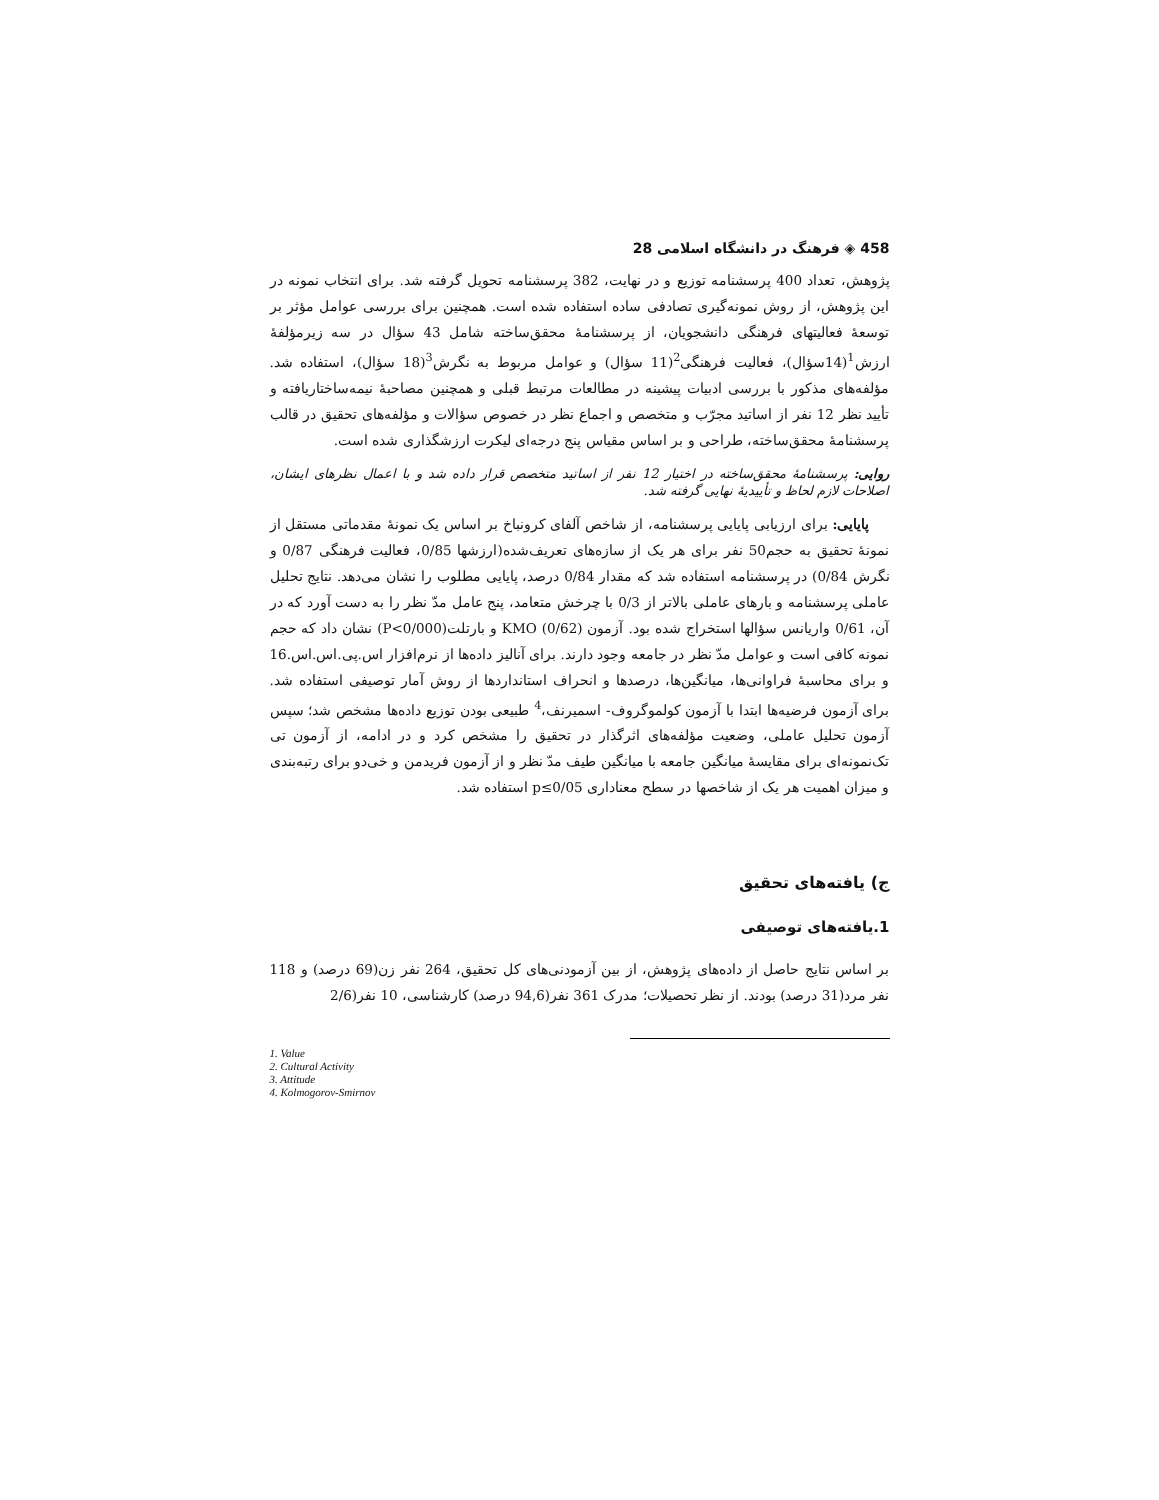458 ◈ فرهنگ در دانشگاه اسلامی 28
پژوهش، تعداد 400 پرسشنامه توزیع و در نهایت، 382 پرسشنامه تحویل گرفته شد. برای انتخاب نمونه در این پژوهش، از روش نمونه‌گیری تصادفی ساده استفاده شده است. همچنین برای بررسی عوامل مؤثر بر توسعهٔ فعالیتهای فرهنگی دانشجویان، از پرسشنامهٔ محقق‌ساخته شامل 43 سؤال در سه زیرمؤلفهٔ ارزش<sup>1</sup>(14سؤال)، فعالیت فرهنگی<sup>2</sup>(11 سؤال) و عوامل مربوط به نگرش<sup>3</sup>(18 سؤال)، استفاده شد. مؤلفه‌های مذکور با بررسی ادبیات پیشینه در مطالعات مرتبط قبلی و همچنین مصاحبهٔ نیمه‌ساختاریافته و تأیید نظر 12 نفر از اساتید مجرّب و متخصص و اجماع نظر در خصوص سؤالات و مؤلفه‌های تحقیق در قالب پرسشنامهٔ محقق‌ساخته، طراحی و بر اساس مقیاس پنج درجه‌ای لیکرت ارزشگذاری شده است.
روایی: پرسشنامهٔ محقق‌ساخته در اختیار 12 نفر از اساتید متخصص قرار داده شد و با اعمال نظرهای ایشان، اصلاحات لازم لحاظ و تأییدیهٔ نهایی گرفته شد.
پایایی: برای ارزیابی پایایی پرسشنامه، از شاخص آلفای کرونباخ بر اساس یک نمونهٔ مقدماتی مستقل از نمونهٔ تحقیق به حجم50 نفر برای هر یک از سازه‌های تعریف‌شده(ارزشها 0/85، فعالیت فرهنگی 0/87 و نگرش 0/84) در پرسشنامه استفاده شد که مقدار 0/84 درصد، پایایی مطلوب را نشان می‌دهد. نتایج تحلیل عاملی پرسشنامه و بارهای عاملی بالاتر از 0/3 با چرخش متعامد، پنج عامل مدّ نظر را به دست آورد که در آن، 0/61 واریانس سؤالها استخراج شده بود. آزمون KMO (0/62) و بارتلت(P<0/000) نشان داد که حجم نمونه کافی است و عوامل مدّ نظر در جامعه وجود دارند. برای آنالیز داده‌ها از نرم‌افزار اس.پی.اس.اس.16 و برای محاسبهٔ فراوانی‌ها، میانگین‌ها، درصدها و انحراف استانداردها از روش آمار توصیفی استفاده شد. برای آزمون فرضیه‌ها ابتدا با آزمون کولموگروف- اسمیرنف،<sup>4</sup> طبیعی بودن توزیع داده‌ها مشخص شد؛ سپس آزمون تحلیل عاملی، وضعیت مؤلفه‌های اثرگذار در تحقیق را مشخص کرد و در ادامه، از آزمون تی تک‌نمونه‌ای برای مقایسهٔ میانگین جامعه با میانگین طیف مدّ نظر و از آزمون فریدمن و خی‌دو برای رتبه‌بندی و میزان اهمیت هر یک از شاخصها در سطح معناداری p≤0/05 استفاده شد.
ج) یافته‌های تحقیق
1.یافته‌های توصیفی
بر اساس نتایج حاصل از داده‌های پژوهش، از بین آزمودنی‌های کل تحقیق، 264 نفر زن(69 درصد) و 118 نفر مرد(31 درصد) بودند. از نظر تحصیلات؛ مدرک 361 نفر(94,6 درصد) کارشناسی، 10 نفر(2/6
1. Value
2. Cultural Activity
3. Attitude
4. Kolmogorov-Smirnov